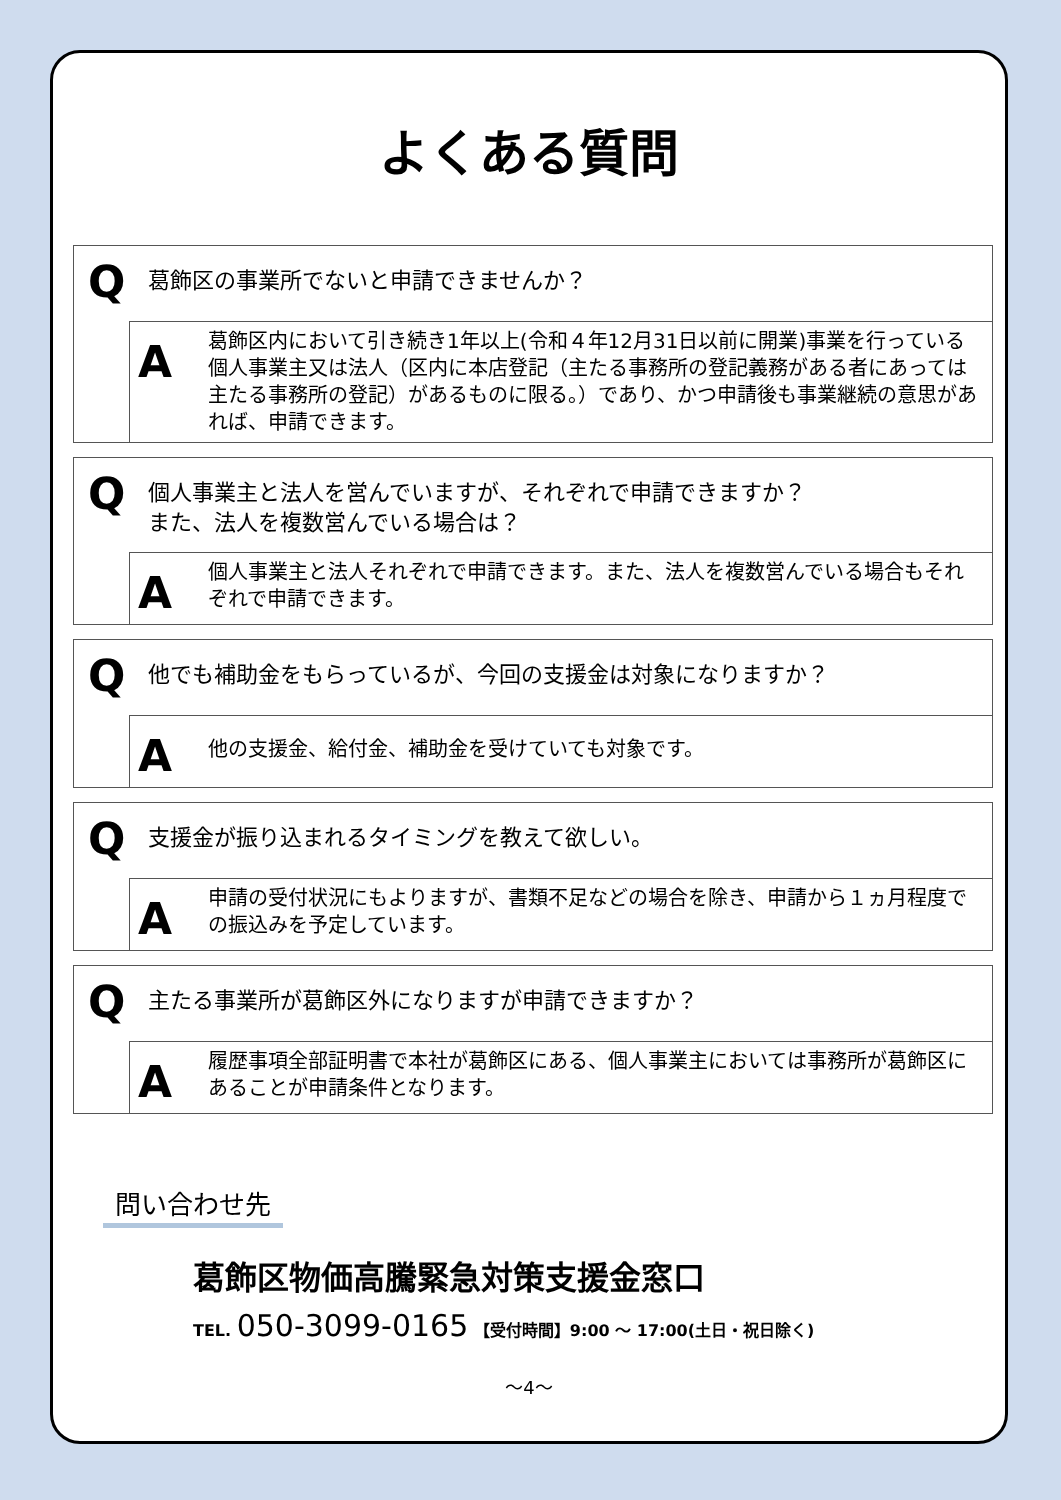よくある質問
Q
葛飾区の事業所でないと申請できませんか？
A
葛飾区内において引き続き1年以上(令和４年12月31日以前に開業)事業を行っている個人事業主又は法人（区内に本店登記（主たる事務所の登記義務がある者にあっては主たる事務所の登記）があるものに限る。）であり、かつ申請後も事業継続の意思があれば、申請できます。
Q
個人事業主と法人を営んでいますが、それぞれで申請できますか？
また、法人を複数営んでいる場合は？
A
個人事業主と法人それぞれで申請できます。また、法人を複数営んでいる場合もそれぞれで申請できます。
Q
他でも補助金をもらっているが、今回の支援金は対象になりますか？
A
他の支援金、給付金、補助金を受けていても対象です。
Q
支援金が振り込まれるタイミングを教えて欲しい。
A
申請の受付状況にもよりますが、書類不足などの場合を除き、申請から１ヵ月程度での振込みを予定しています。
Q
主たる事業所が葛飾区外になりますが申請できますか？
A
履歴事項全部証明書で本社が葛飾区にある、個人事業主においては事務所が葛飾区にあることが申請条件となります。
問い合わせ先
葛飾区物価高騰緊急対策支援金窓口
TEL. 050-3099-0165 【受付時間】9:00 ～ 17:00(土日・祝日除く)
～4～